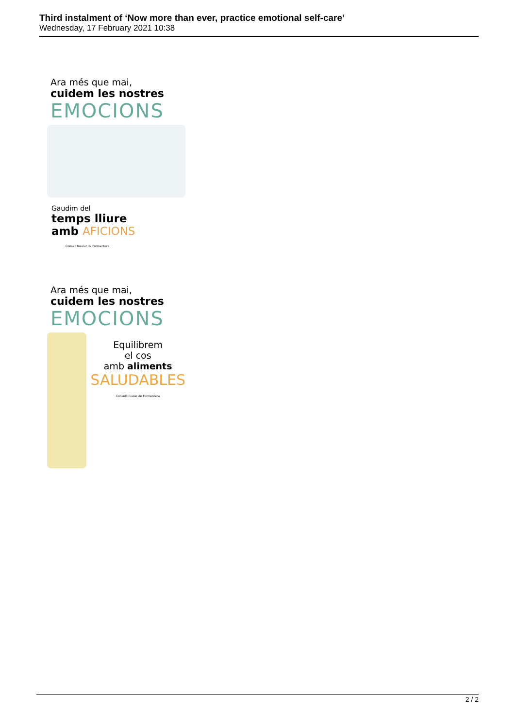Third instalment of ‘Now more than ever, practice emotional self-care’
Wednesday, 17 February 2021 10:38
Ara més que mai,
cuidem les nostres
EMOCIONS
Gaudim del
temps lliure
amb AFICIONS
Consell Insular de Formentera
Ara més que mai,
cuidem les nostres
EMOCIONS
Equilibrem
el cos
amb aliments
SALUDABLES
Consell Insular de Formentera
2 / 2